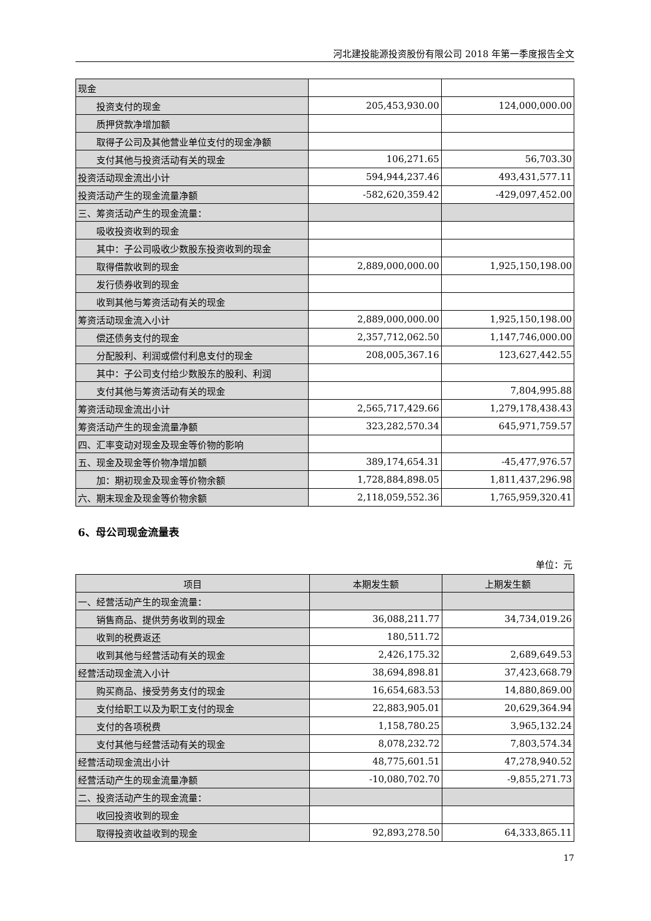河北建投能源投资股份有限公司 2018 年第一季度报告全文
| 现金 | | |
| 投资支付的现金 | 205,453,930.00 | 124,000,000.00 |
| 质押贷款净增加额 | | |
| 取得子公司及其他营业单位支付的现金净额 | | |
| 支付其他与投资活动有关的现金 | 106,271.65 | 56,703.30 |
| 投资活动现金流出小计 | 594,944,237.46 | 493,431,577.11 |
| 投资活动产生的现金流量净额 | -582,620,359.42 | -429,097,452.00 |
| 三、筹资活动产生的现金流量： | | |
| 吸收投资收到的现金 | | |
| 其中：子公司吸收少数股东投资收到的现金 | | |
| 取得借款收到的现金 | 2,889,000,000.00 | 1,925,150,198.00 |
| 发行债券收到的现金 | | |
| 收到其他与筹资活动有关的现金 | | |
| 筹资活动现金流入小计 | 2,889,000,000.00 | 1,925,150,198.00 |
| 偿还债务支付的现金 | 2,357,712,062.50 | 1,147,746,000.00 |
| 分配股利、利润或偿付利息支付的现金 | 208,005,367.16 | 123,627,442.55 |
| 其中：子公司支付给少数股东的股利、利润 | | |
| 支付其他与筹资活动有关的现金 | | 7,804,995.88 |
| 筹资活动现金流出小计 | 2,565,717,429.66 | 1,279,178,438.43 |
| 筹资活动产生的现金流量净额 | 323,282,570.34 | 645,971,759.57 |
| 四、汇率变动对现金及现金等价物的影响 | | |
| 五、现金及现金等价物净增加额 | 389,174,654.31 | -45,477,976.57 |
| 加：期初现金及现金等价物余额 | 1,728,884,898.05 | 1,811,437,296.98 |
| 六、期末现金及现金等价物余额 | 2,118,059,552.36 | 1,765,959,320.41 |
6、母公司现金流量表
单位：元
| 项目 | 本期发生额 | 上期发生额 |
| --- | --- | --- |
| 一、经营活动产生的现金流量： | | |
| 销售商品、提供劳务收到的现金 | 36,088,211.77 | 34,734,019.26 |
| 收到的税费返还 | 180,511.72 | |
| 收到其他与经营活动有关的现金 | 2,426,175.32 | 2,689,649.53 |
| 经营活动现金流入小计 | 38,694,898.81 | 37,423,668.79 |
| 购买商品、接受劳务支付的现金 | 16,654,683.53 | 14,880,869.00 |
| 支付给职工以及为职工支付的现金 | 22,883,905.01 | 20,629,364.94 |
| 支付的各项税费 | 1,158,780.25 | 3,965,132.24 |
| 支付其他与经营活动有关的现金 | 8,078,232.72 | 7,803,574.34 |
| 经营活动现金流出小计 | 48,775,601.51 | 47,278,940.52 |
| 经营活动产生的现金流量净额 | -10,080,702.70 | -9,855,271.73 |
| 二、投资活动产生的现金流量： | | |
| 收回投资收到的现金 | | |
| 取得投资收益收到的现金 | 92,893,278.50 | 64,333,865.11 |
17